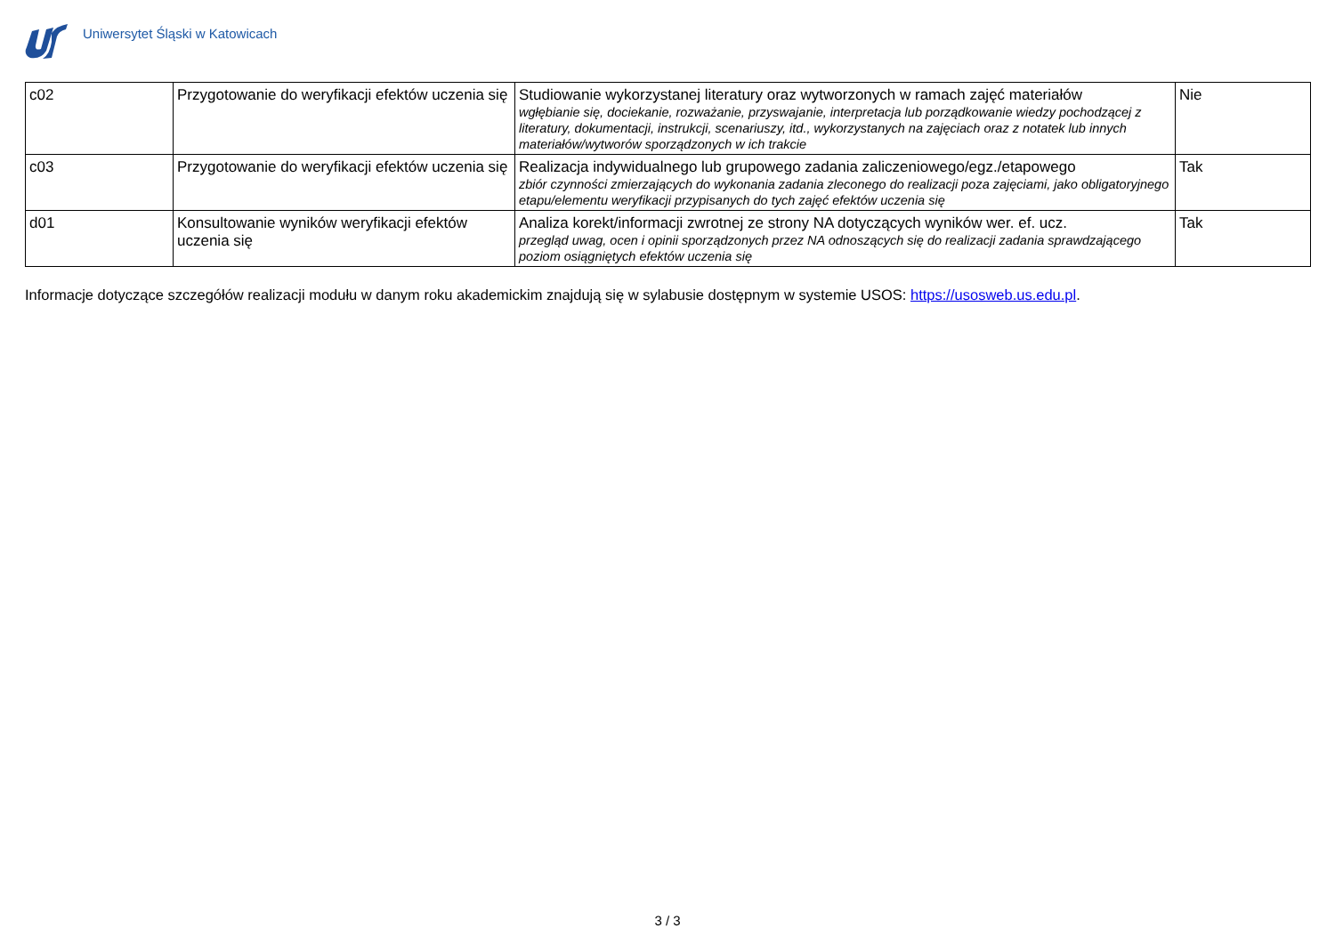Uniwersytet Śląski w Katowicach
| c02 | Przygotowanie do weryfikacji efektów uczenia się | Studiowanie wykorzystanej literatury oraz wytworzonych w ramach zajęć materiałów wgłębianie się, dociekanie, rozważanie, przyswajanie, interpretacja lub porządkowanie wiedzy pochodzącej z literatury, dokumentacji, instrukcji, scenariuszy, itd., wykorzystanych na zajęciach oraz z notatek lub innych materiałów/wytworów sporządzonych w ich trakcie | Nie |
| c03 | Przygotowanie do weryfikacji efektów uczenia się | Realizacja indywidualnego lub grupowego zadania zaliczeniowego/egz./etapowego zbiór czynności zmierzających do wykonania zadania zleconego do realizacji poza zajęciami, jako obligatoryjnego etapu/elementu weryfikacji przypisanych do tych zajęć efektów uczenia się | Tak |
| d01 | Konsultowanie wyników weryfikacji efektów uczenia się | Analiza korekt/informacji zwrotnej ze strony NA dotyczących wyników wer. ef. ucz. przegląd uwag, ocen i opinii sporządzonych przez NA odnoszących się do realizacji zadania sprawdzającego poziom osiągniętych efektów uczenia się | Tak |
Informacje dotyczące szczegółów realizacji modułu w danym roku akademickim znajdują się w sylabusie dostępnym w systemie USOS: https://usosweb.us.edu.pl.
3 / 3